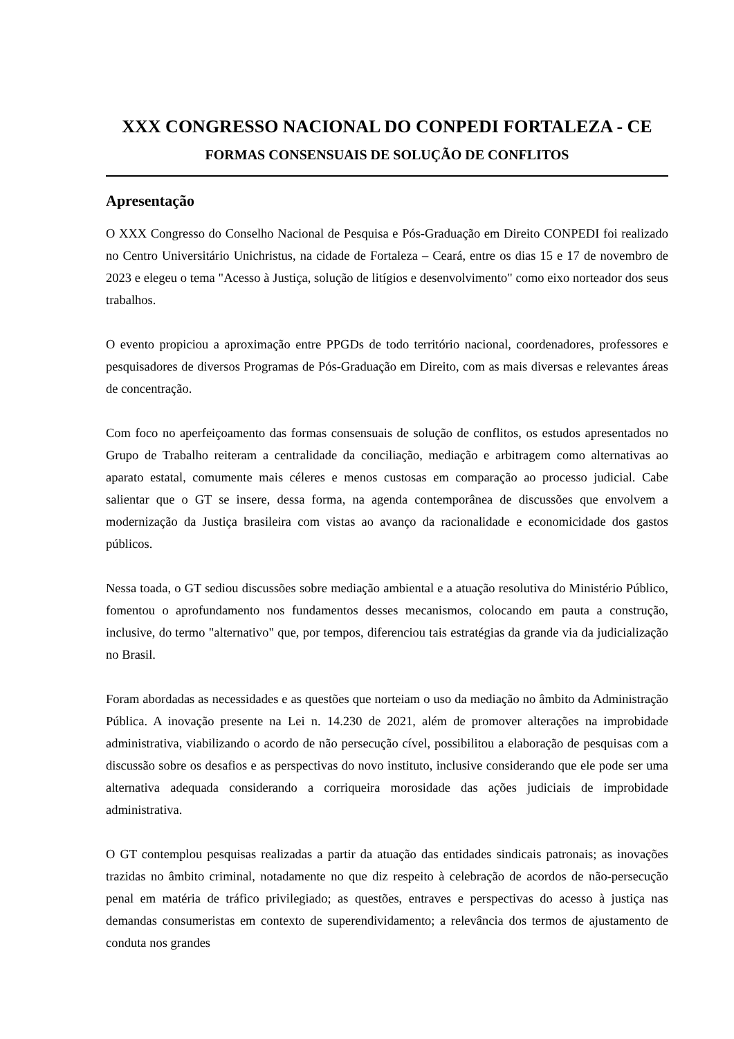XXX CONGRESSO NACIONAL DO CONPEDI FORTALEZA - CE
FORMAS CONSENSUAIS DE SOLUÇÃO DE CONFLITOS
Apresentação
O XXX Congresso do Conselho Nacional de Pesquisa e Pós-Graduação em Direito CONPEDI foi realizado no Centro Universitário Unichristus, na cidade de Fortaleza – Ceará, entre os dias 15 e 17 de novembro de 2023 e elegeu o tema "Acesso à Justiça, solução de litígios e desenvolvimento" como eixo norteador dos seus trabalhos.
O evento propiciou a aproximação entre PPGDs de todo território nacional, coordenadores, professores e pesquisadores de diversos Programas de Pós-Graduação em Direito, com as mais diversas e relevantes áreas de concentração.
Com foco no aperfeiçoamento das formas consensuais de solução de conflitos, os estudos apresentados no Grupo de Trabalho reiteram a centralidade da conciliação, mediação e arbitragem como alternativas ao aparato estatal, comumente mais céleres e menos custosas em comparação ao processo judicial. Cabe salientar que o GT se insere, dessa forma, na agenda contemporânea de discussões que envolvem a modernização da Justiça brasileira com vistas ao avanço da racionalidade e economicidade dos gastos públicos.
Nessa toada, o GT sediou discussões sobre mediação ambiental e a atuação resolutiva do Ministério Público, fomentou o aprofundamento nos fundamentos desses mecanismos, colocando em pauta a construção, inclusive, do termo "alternativo" que, por tempos, diferenciou tais estratégias da grande via da judicialização no Brasil.
Foram abordadas as necessidades e as questões que norteiam o uso da mediação no âmbito da Administração Pública. A inovação presente na Lei n. 14.230 de 2021, além de promover alterações na improbidade administrativa, viabilizando o acordo de não persecução cível, possibilitou a elaboração de pesquisas com a discussão sobre os desafios e as perspectivas do novo instituto, inclusive considerando que ele pode ser uma alternativa adequada considerando a corriqueira morosidade das ações judiciais de improbidade administrativa.
O GT contemplou pesquisas realizadas a partir da atuação das entidades sindicais patronais; as inovações trazidas no âmbito criminal, notadamente no que diz respeito à celebração de acordos de não-persecução penal em matéria de tráfico privilegiado; as questões, entraves e perspectivas do acesso à justiça nas demandas consumeristas em contexto de superendividamento; a relevância dos termos de ajustamento de conduta nos grandes